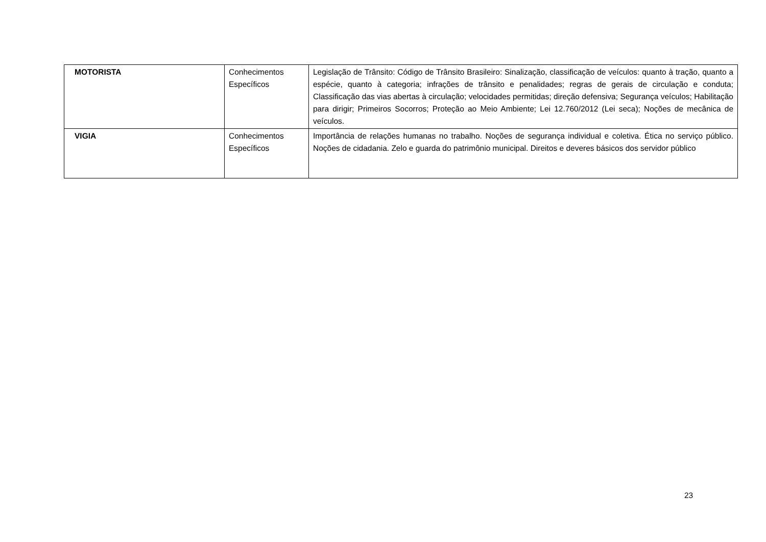| MOTORISTA | Conhecimentos Específicos | Legislação de Trânsito: Código de Trânsito Brasileiro: Sinalização, classificação de veículos: quanto à tração, quanto a espécie, quanto à categoria; infrações de trânsito e penalidades; regras de gerais de circulação e conduta; Classificação das vias abertas à circulação; velocidades permitidas; direção defensiva; Segurança veículos; Habilitação para dirigir; Primeiros Socorros; Proteção ao Meio Ambiente; Lei 12.760/2012 (Lei seca); Noções de mecânica de veículos. |
| VIGIA | Conhecimentos Específicos | Importância de relações humanas no trabalho. Noções de segurança individual e coletiva. Ética no serviço público. Noções de cidadania. Zelo e guarda do patrimônio municipal. Direitos e deveres básicos dos servidor público |
23